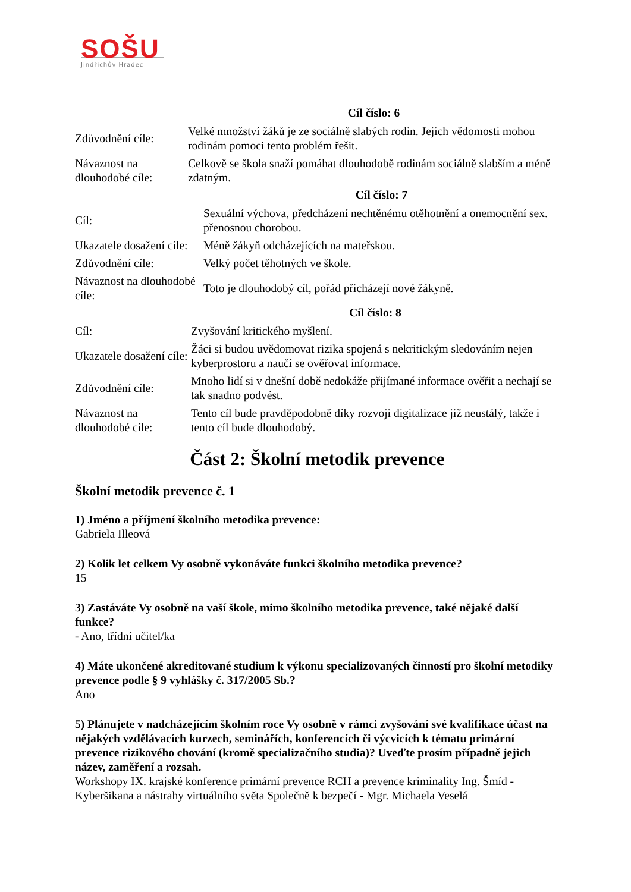SOŠU
Jindřichův Hradec
| | Cíl číslo: 6 |
| --- | --- |
| Zdůvodnění cíle: | Velké množství žáků je ze sociálně slabých rodin. Jejich vědomosti mohou rodinám pomoci tento problém řešit. |
| Návaznost na dlouhodobé cíle: | Celkově se škola snaží pomáhat dlouhodobě rodinám sociálně slabším a méně zdatným. |
| | Cíl číslo: 7 |
| --- | --- |
| Cíl: | Sexuální výchova, předcházení nechtěnému otěhotnění a onemocnění sex. přenosnou chorobou. |
| Ukazatele dosažení cíle: | Méně žákyň odcházejících na mateřskou. |
| Zdůvodnění cíle: | Velký počet těhotných ve škole. |
| Návaznost na dlouhodobé cíle: | Toto je dlouhodobý cíl, pořád přicházejí nové žákyně. |
| | Cíl číslo: 8 |
| --- | --- |
| Cíl: | Zvyšování kritického myšlení. |
| Ukazatele dosažení cíle: | Žáci si budou uvědomovat rizika spojená s nekritickým sledováním nejen kyberprostoru a naučí se ověřovat informace. |
| Zdůvodnění cíle: | Mnoho lidí si v dnešní době nedokáže přijímané informace ověřit a nechají se tak snadno podvést. |
| Návaznost na dlouhodobé cíle: | Tento cíl bude pravděpodobně díky rozvoji digitalizace již neustálý, takže i tento cíl bude dlouhodobý. |
Část 2: Školní metodik prevence
Školní metodik prevence č. 1
1) Jméno a příjmení školního metodika prevence:
Gabriela Illeová
2) Kolik let celkem Vy osobně vykonáváte funkci školního metodika prevence?
15
3) Zastáváte Vy osobně na vaší škole, mimo školního metodika prevence, také nějaké další funkce?
- Ano, třídní učitel/ka
4) Máte ukončené akreditované studium k výkonu specializovaných činností pro školní metodiky prevence podle § 9 vyhlášky č. 317/2005 Sb.?
Ano
5) Plánujete v nadcházejícím školním roce Vy osobně v rámci zvyšování své kvalifikace účast na nějakých vzdělávacích kurzech, seminářích, konferencích či výcvicích k tématu primární prevence rizikového chování (kromě specializačního studia)? Uveďte prosím případně jejich název, zaměření a rozsah.
Workshopy IX. krajské konference primární prevence RCH a prevence kriminality Ing. Šmíd - Kyberšikana a nástrahy virtuálního světa Společně k bezpečí - Mgr. Michaela Veselá